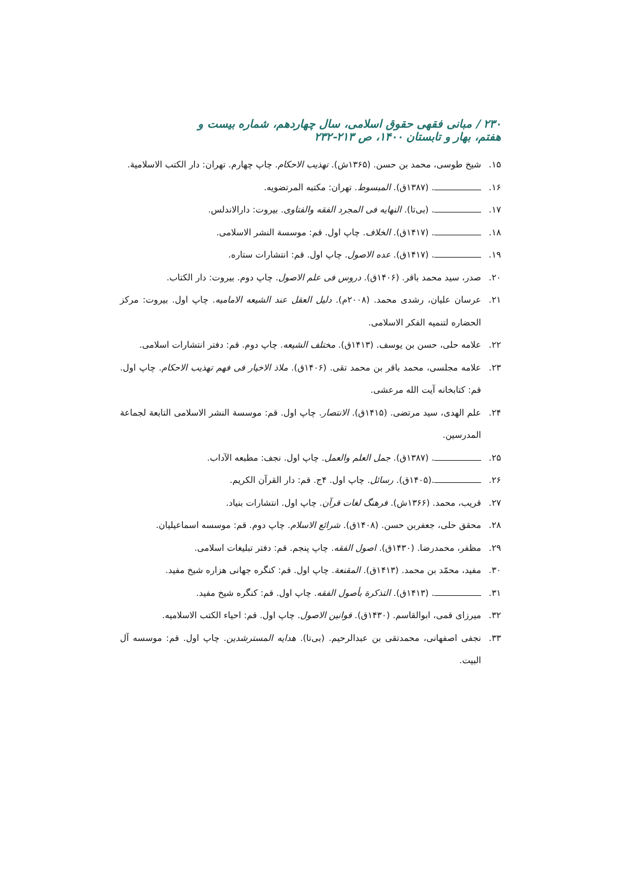۲۳۰ / مبانی فقهی حقوق اسلامی، سال چهاردهم، شماره بیست و هفتم، بهار و تابستان ۱۴۰۰، ص ۲۱۳-۲۳۲
۱۵. شیخ طوسی، محمد بن حسن. (۱۳۶۵ش). تهذیب الاحکام. چاپ چهارم. تهران: دار الکتب الاسلامیة.
۱۶. . (۱۳۸۷ق). المبسوط. تهران: مکتبه المرتضویه.
۱۷. . (بی‌تا). النهایه فی المجرد الفقه والفتاوی. بیروت: دارالاندلس.
۱۸. . (۱۴۱۷ق). الخلاف. چاپ اول. قم: موسسة النشر الاسلامی.
۱۹. . (۱۴۱۷ق). عده الاصول. چاپ اول. قم: انتشارات ستاره.
۲۰. صدر، سید محمد باقر. (۱۴۰۶ق). دروس فی علم الاصول. چاپ دوم. بیروت: دار الکتاب.
۲۱. عرسان علیان، رشدی محمد. (۲۰۰۸م). دلیل العقل عند الشیعه الامامیه. چاپ اول. بیروت: مرکز الحضاره لتنمیه الفکر الاسلامی.
۲۲. علامه حلی، حسن بن یوسف. (۱۴۱۳ق). مختلف الشیعه. چاپ دوم. قم: دفتر انتشارات اسلامی.
۲۳. علامه مجلسی، محمد باقر بن محمد تقی. (۱۴۰۶ق). ملاذ الاخیار فی فهم تهذیب الاحکام. چاپ اول. قم: کتابخانه آیت الله مرعشی.
۲۴. علم الهدی، سید مرتضی. (۱۴۱۵ق). الانتصار. چاپ اول. قم: موسسة النشر الاسلامی التابعة لجماعة المدرسین.
۲۵. . (۱۳۸۷ق). جمل العلم والعمل. چاپ اول. نجف: مطبعه الآداب.
۲۶. .(۱۴۰۵ق). رسائل. چاپ اول. ۴ج. قم: دار القرآن الکریم.
۲۷. قریب، محمد. (۱۳۶۶ش). فرهنگ لغات قرآن. چاپ اول. انتشارات بنیاد.
۲۸. محقق حلی، جعفربن حسن. (۱۴۰۸ق). شرائع الاسلام. چاپ دوم. قم: موسسه اسماعیلیان.
۲۹. مظفر، محمدرضا. (۱۴۳۰ق). اصول الفقه. چاپ پنجم. قم: دفتر تبلیغات اسلامی.
۳۰. مفید، محمّد بن محمد. (۱۴۱۳ق). المقنعة. چاپ اول. قم: کنگره جهانی هزاره شیخ مفید.
۳۱. . (۱۴۱۳ق). التذکرة بأصول الفقه. چاپ اول. قم: کنگره شیخ مفید.
۳۲. میرزای قمی، ابوالقاسم. (۱۴۳۰ق). قوانین الاصول. چاپ اول. قم: احیاء الکتب الاسلامیه.
۳۳. نجفی اصفهانی، محمدتقی بن عبدالرحیم. (بی‌تا). هدایه المسترشدین. چاپ اول. قم: موسسه آل البیت.